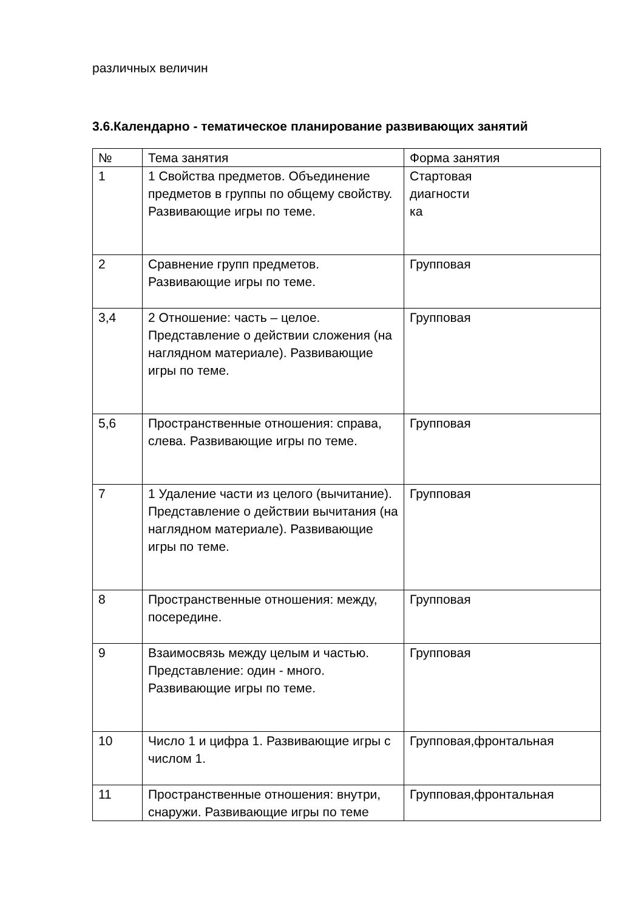различных величин
3.6.Календарно - тематическое планирование развивающих занятий
| № | Тема занятия | Форма занятия |
| 1 | 1 Свойства предметов. Объединение предметов в группы по общему свойству. Развивающие игры по теме. | Стартовая диагности ка |
| 2 | Сравнение групп предметов. Развивающие игры по теме. | Групповая |
| 3,4 | 2 Отношение: часть – целое. Представление о действии сложения (на наглядном материале). Развивающие игры по теме. | Групповая |
| 5,6 | Пространственные отношения: справа, слева. Развивающие игры по теме. | Групповая |
| 7 | 1 Удаление части из целого (вычитание). Представление о действии вычитания (на наглядном материале). Развивающие игры по теме. | Групповая |
| 8 | Пространственные отношения: между, посередине. | Групповая |
| 9 | Взаимосвязь между целым и частью. Представление: один - много. Развивающие игры по теме. | Групповая |
| 10 | Число 1 и цифра 1. Развивающие игры с числом 1. | Групповая,фронтальная |
| 11 | Пространственные отношения: внутри, снаружи. Развивающие игры по теме | Групповая,фронтальная |